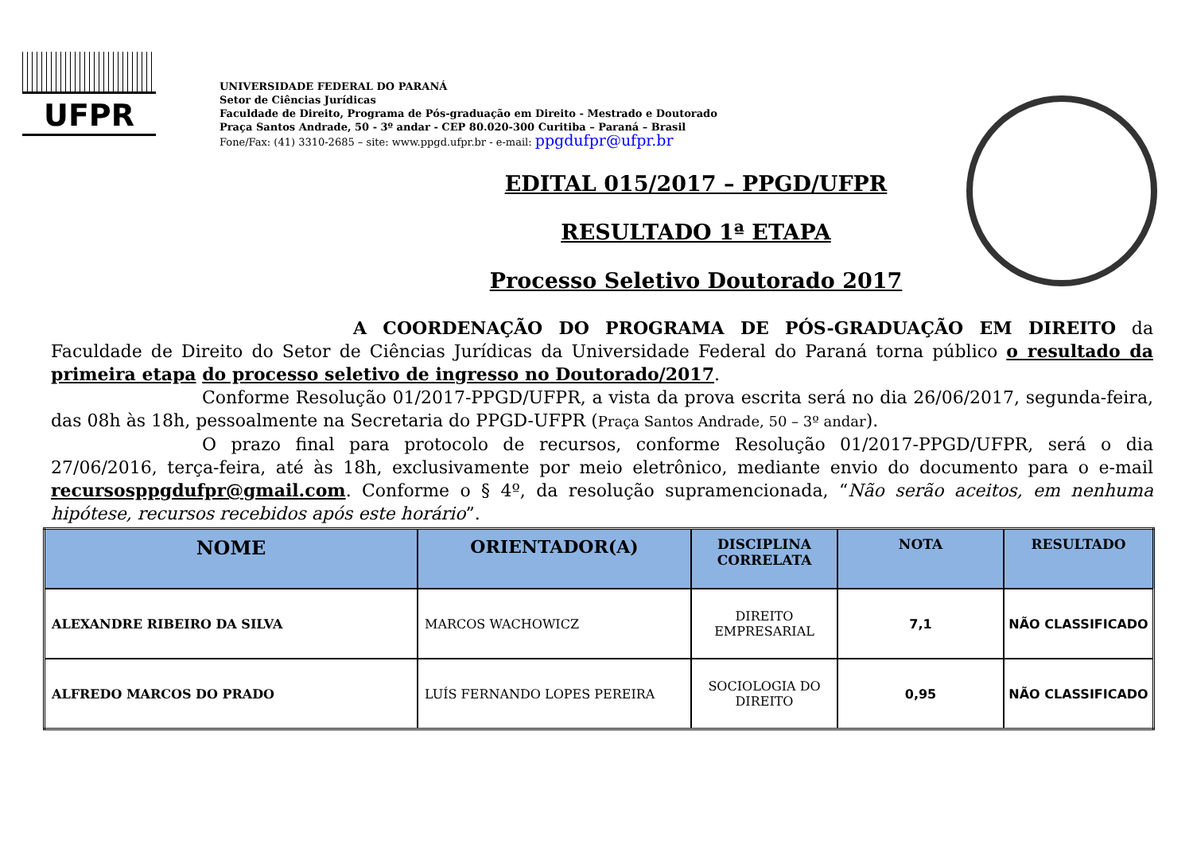UFPR
UNIVERSIDADE FEDERAL DO PARANÁ
Setor de Ciências Jurídicas
Faculdade de Direito, Programa de Pós-graduação em Direito - Mestrado e Doutorado
Praça Santos Andrade, 50 - 3º andar - CEP 80.020-300 Curitiba – Paraná – Brasil
Fone/Fax: (41) 3310-2685 – site: www.ppgd.ufpr.br - e-mail: ppgdufpr@ufpr.br
EDITAL 015/2017 – PPGD/UFPR
RESULTADO 1ª ETAPA
Processo Seletivo Doutorado 2017
A COORDENAÇÃO DO PROGRAMA DE PÓS-GRADUAÇÃO EM DIREITO da Faculdade de Direito do Setor de Ciências Jurídicas da Universidade Federal do Paraná torna público o resultado da primeira etapa do processo seletivo de ingresso no Doutorado/2017.
Conforme Resolução 01/2017-PPGD/UFPR, a vista da prova escrita será no dia 26/06/2017, segunda-feira, das 08h às 18h, pessoalmente na Secretaria do PPGD-UFPR (Praça Santos Andrade, 50 – 3º andar).
O prazo final para protocolo de recursos, conforme Resolução 01/2017-PPGD/UFPR, será o dia 27/06/2016, terça-feira, até às 18h, exclusivamente por meio eletrônico, mediante envio do documento para o e-mail recursosppgdufpr@gmail.com. Conforme o § 4º, da resolução supramencionada, “Não serão aceitos, em nenhuma hipótese, recursos recebidos após este horário”.
| NOME | ORIENTADOR(A) | DISCIPLINA CORRELATA | NOTA | RESULTADO |
| --- | --- | --- | --- | --- |
| ALEXANDRE RIBEIRO DA SILVA | MARCOS WACHOWICZ | DIREITO EMPRESARIAL | 7,1 | NÃO CLASSIFICADO |
| ALFREDO MARCOS DO PRADO | LUÍS FERNANDO LOPES PEREIRA | SOCIOLOGIA DO DIREITO | 0,95 | NÃO CLASSIFICADO |